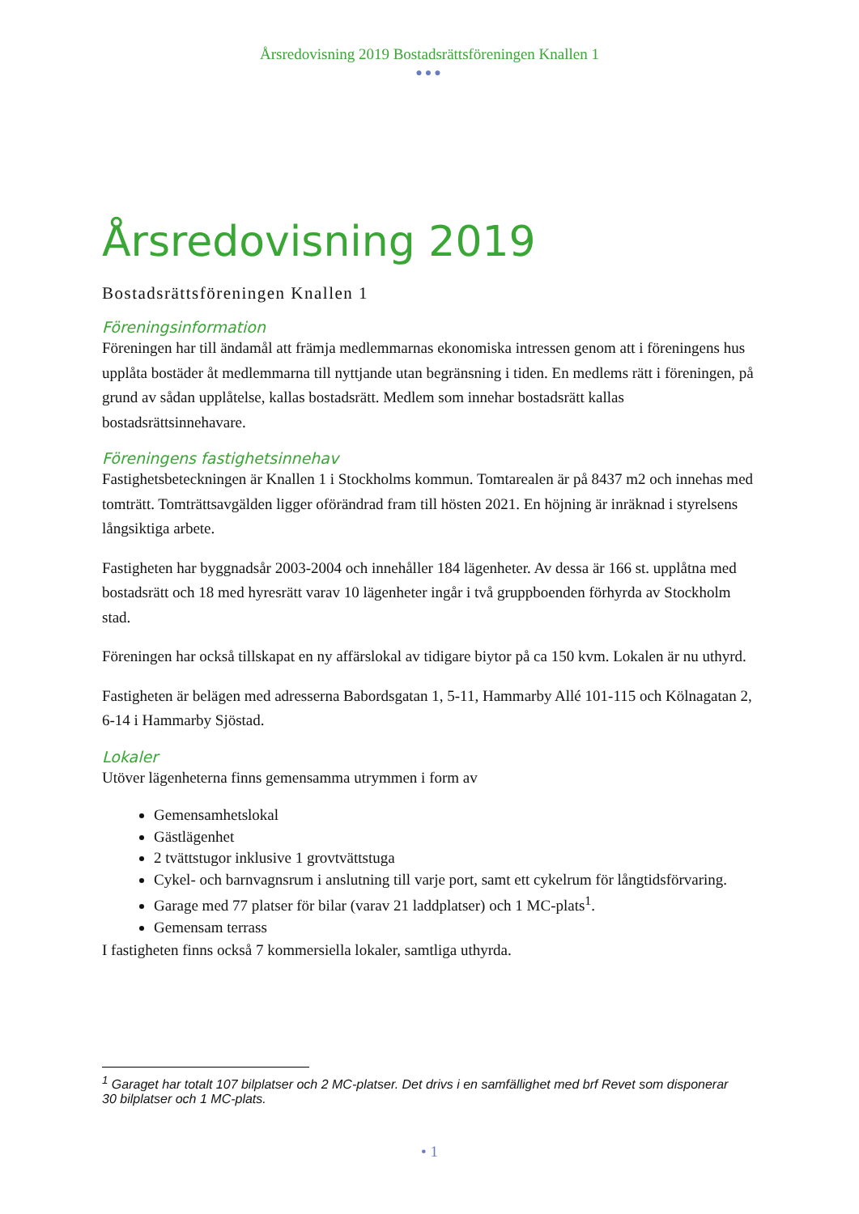Årsredovisning 2019 Bostadsrättsföreningen Knallen 1
●●●
Årsredovisning 2019
Bostadsrättsföreningen Knallen 1
Föreningsinformation
Föreningen har till ändamål att främja medlemmarnas ekonomiska intressen genom att i föreningens hus upplåta bostäder åt medlemmarna till nyttjande utan begränsning i tiden. En medlems rätt i föreningen, på grund av sådan upplåtelse, kallas bostadsrätt. Medlem som innehar bostadsrätt kallas bostadsrättsinnehavare.
Föreningens fastighetsinnehav
Fastighetsbeteckningen är Knallen 1 i Stockholms kommun. Tomtarealen är på 8437 m2 och innehas med tomträtt. Tomträttsavgälden ligger oförändrad fram till hösten 2021. En höjning är inräknad i styrelsens långsiktiga arbete.
Fastigheten har byggnadsår 2003-2004 och innehåller 184 lägenheter. Av dessa är 166 st. upplåtna med bostadsrätt och 18 med hyresrätt varav 10 lägenheter ingår i två gruppboenden förhyrda av Stockholm stad.
Föreningen har också tillskapat en ny affärslokal av tidigare biytor på ca 150 kvm. Lokalen är nu uthyrd.
Fastigheten är belägen med adresserna Babordsgatan 1, 5-11, Hammarby Allé 101-115 och Kölnagatan 2, 6-14 i Hammarby Sjöstad.
Lokaler
Utöver lägenheterna finns gemensamma utrymmen i form av
Gemensamhetslokal
Gästlägenhet
2 tvättstugor inklusive 1 grovtvättstuga
Cykel- och barnvagnsrum i anslutning till varje port, samt ett cykelrum för långtidsförvaring.
Garage med 77 platser för bilar (varav 21 laddplatser) och 1 MC-plats<sup>1</sup>.
Gemensam terrass
I fastigheten finns också 7 kommersiella lokaler, samtliga uthyrda.
<sup>1</sup> Garaget har totalt 107 bilplatser och 2 MC-platser. Det drivs i en samfällighet med brf Revet som disponerar 30 bilplatser och 1 MC-plats.
• 1